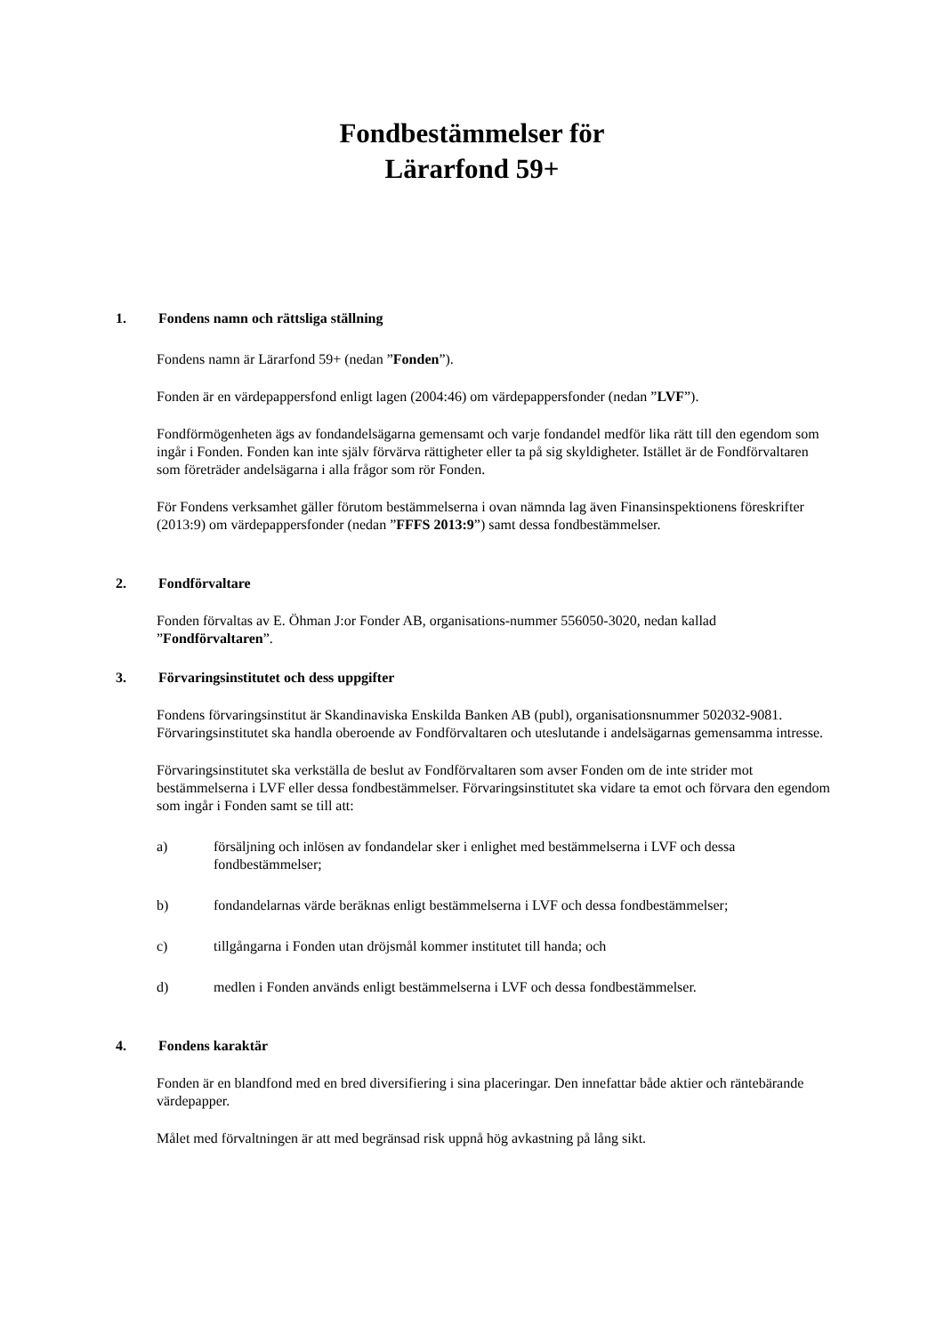Fondbestämmelser för
Lärarfond 59+
1. Fondens namn och rättsliga ställning
Fondens namn är Lärarfond 59+ (nedan ”Fonden”).
Fonden är en värdepappersfond enligt lagen (2004:46) om värdepappersfonder (nedan ”LVF”).
Fondförmögenheten ägs av fondandelsägarna gemensamt och varje fondandel medför lika rätt till den egendom som ingår i Fonden. Fonden kan inte själv förvärva rättigheter eller ta på sig skyldigheter. Istället är de Fondförvaltaren som företräder andelsägarna i alla frågor som rör Fonden.
För Fondens verksamhet gäller förutom bestämmelserna i ovan nämnda lag även Finansinspektionens föreskrifter (2013:9) om värdepappersfonder (nedan ”FFFS 2013:9”) samt dessa fondbestämmelser.
2. Fondförvaltare
Fonden förvaltas av E. Öhman J:or Fonder AB, organisations-nummer 556050-3020, nedan kallad ”Fondförvaltaren”.
3. Förvaringsinstitutet och dess uppgifter
Fondens förvaringsinstitut är Skandinaviska Enskilda Banken AB (publ), organisationsnummer 502032-9081. Förvaringsinstitutet ska handla oberoende av Fondförvaltaren och uteslutande i andelsägarnas gemensamma intresse.
Förvaringsinstitutet ska verkställa de beslut av Fondförvaltaren som avser Fonden om de inte strider mot bestämmelserna i LVF eller dessa fondbestämmelser. Förvaringsinstitutet ska vidare ta emot och förvara den egendom som ingår i Fonden samt se till att:
a) försäljning och inlösen av fondandelar sker i enlighet med bestämmelserna i LVF och dessa fondbestämmelser;
b) fondandelarnas värde beräknas enligt bestämmelserna i LVF och dessa fondbestämmelser;
c) tillgångarna i Fonden utan dröjsmål kommer institutet till handa; och
d) medlen i Fonden används enligt bestämmelserna i LVF och dessa fondbestämmelser.
4. Fondens karaktär
Fonden är en blandfond med en bred diversifiering i sina placeringar. Den innefattar både aktier och räntebärande värdepapper.
Målet med förvaltningen är att med begränsad risk uppnå hög avkastning på lång sikt.